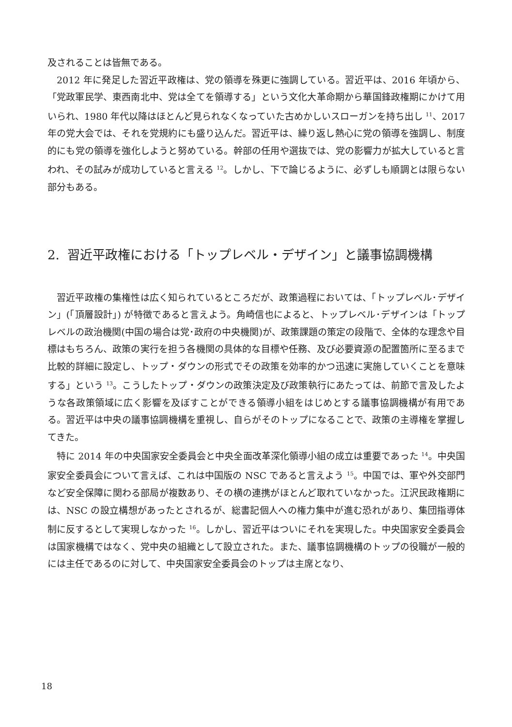及されることは皆無である。
2012 年に発足した習近平政権は、党の領導を殊更に強調している。習近平は、2016 年頃から、「党政軍民学、東西南北中、党は全てを領導する」という文化大革命期から華国鋒政権期にかけて用いられ、1980 年代以降はほとんど見られなくなっていた古めかしいスローガンを持ち出し <sup>11</sup>、2017 年の党大会では、それを党規約にも盛り込んだ。習近平は、繰り返し熱心に党の領導を強調し、制度的にも党の領導を強化しようと努めている。幹部の任用や選抜では、党の影響力が拡大していると言われ、その試みが成功していると言える <sup>12</sup>。しかし、下で論じるように、必ずしも順調とは限らない部分もある。
2. 習近平政権における「トップレベル・デザイン」と議事協調機構
習近平政権の集権性は広く知られているところだが、政策過程においては、「トップレベル･デザイン」(「頂層設計」) が特徴であると言えよう。角崎信也によると、トップレベル･デザインは「トップレベルの政治機関(中国の場合は党･政府の中央機関)が、政策課題の策定の段階で、全体的な理念や目標はもちろん、政策の実行を担う各機関の具体的な目標や任務、及び必要資源の配置箇所に至るまで比較的詳細に設定し、トップ・ダウンの形式でその政策を効率的かつ迅速に実施していくことを意味する」という <sup>13</sup>。こうしたトップ・ダウンの政策決定及び政策執行にあたっては、前節で言及したような各政策領域に広く影響を及ぼすことができる領導小組をはじめとする議事協調機構が有用である。習近平は中央の議事協調機構を重視し、自らがそのトップになることで、政策の主導権を掌握してきた。
特に 2014 年の中央国家安全委員会と中央全面改革深化領導小組の成立は重要であった <sup>14</sup>。中央国家安全委員会について言えば、これは中国版の NSC であると言えよう <sup>15</sup>。中国では、軍や外交部門など安全保障に関わる部局が複数あり、その横の連携がほとんど取れていなかった。江沢民政権期には、NSC の設立構想があったとされるが、総書記個人への権力集中が進む恐れがあり、集団指導体制に反するとして実現しなかった <sup>16</sup>。しかし、習近平はついにそれを実現した。中央国家安全委員会は国家機構ではなく、党中央の組織として設立された。また、議事協調機構のトップの役職が一般的には主任であるのに対して、中央国家安全委員会のトップは主席となり、
18